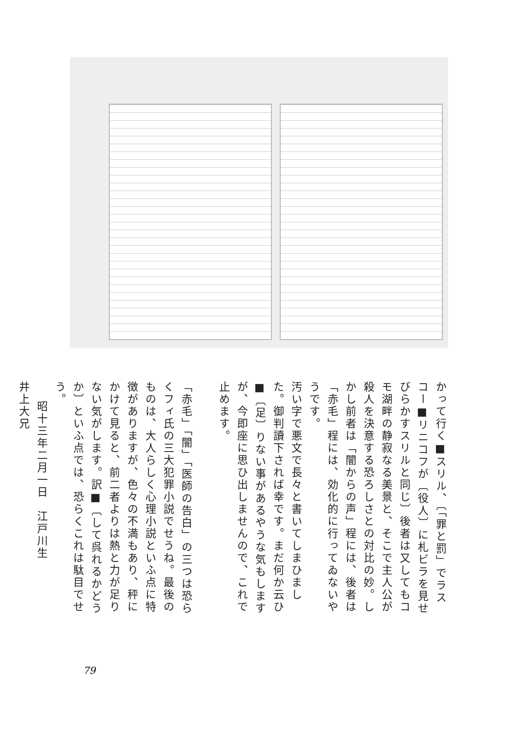かって行く■スリル、〔「罪と罰」でラスコー■リニコフが〔役人〕に札ビラを見せびらかすスリルと同じ〕後者は又してもコモ湖畔の静寂なる美景と、そこで主人公が殺人を決意する恐ろしさとの対比の妙。しかし前者は「闇からの声」程には、後者は「赤毛」程には、効化的に行ってゐないやうです。
汚い字で悪文で長々と書いてしまひました。御判讀下されば幸です。まだ何か云ひ■〔足〕りない事があるやうな気もしますが、今即座に思ひ出しませんので、これで止めます。
「赤毛」「闇」「医師の告白」の三つは恐らくフィ氏の三大犯罪小説でせうね。最後のものは、大人らしく心理小説といふ点に特徴がありますが、色々の不満もあり、秤にかけて見ると、前二者よりは熱と力が足りない気がします。訳■〔して呉れるかどうか〕といふ点では、恐らくこれは駄目でせう。
昭十三年二月一日　江戸川生
井上大兄
79